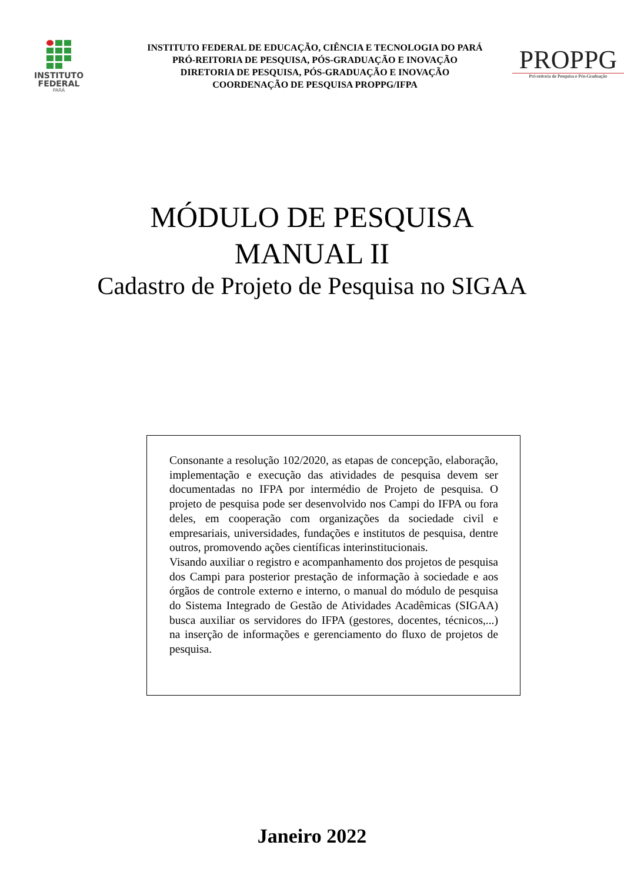INSTITUTO
FEDERAL
PARÁ
INSTITUTO FEDERAL DE EDUCAÇÃO, CIÊNCIA E TECNOLOGIA DO PARÁ
PRÓ-REITORIA DE PESQUISA, PÓS-GRADUAÇÃO E INOVAÇÃO
DIRETORIA DE PESQUISA, PÓS-GRADUAÇÃO E INOVAÇÃO
COORDENAÇÃO DE PESQUISA PROPPG/IFPA
PROPPG
Pró-reitoria de Pesquisa e Pós-Graduação
MÓDULO DE PESQUISA
MANUAL II
Cadastro de Projeto de Pesquisa no SIGAA
Consonante a resolução 102/2020, as etapas de concepção, elaboração, implementação e execução das atividades de pesquisa devem ser documentadas no IFPA por intermédio de Projeto de pesquisa. O projeto de pesquisa pode ser desenvolvido nos Campi do IFPA ou fora deles, em cooperação com organizações da sociedade civil e empresariais, universidades, fundações e institutos de pesquisa, dentre outros, promovendo ações científicas interinstitucionais.
Visando auxiliar o registro e acompanhamento dos projetos de pesquisa dos Campi para posterior prestação de informação à sociedade e aos órgãos de controle externo e interno, o manual do módulo de pesquisa do Sistema Integrado de Gestão de Atividades Acadêmicas (SIGAA) busca auxiliar os servidores do IFPA (gestores, docentes, técnicos,...) na inserção de informações e gerenciamento do fluxo de projetos de pesquisa.
Janeiro 2022